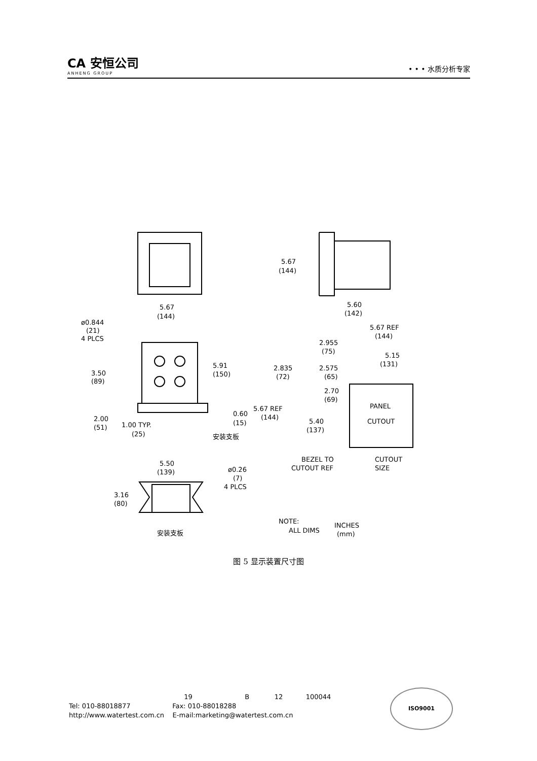CA 安恒公司
ANHENG GROUP
• • • 水质分析专家
5.67
(144)
ø0.844
(21)
4 PLCS
5.91
(150)
3.50
(89)
2.00
(51)
1.00 TYP.
(25)
0.60
(15)
安装支板
5.67
(144)
5.60
(142)
5.67 REF
(144)
2.955
(75)
5.15
(131)
2.835
(72)
2.575
(65)
2.70
(69)
5.67 REF
(144)
5.40
(137)
PANEL
CUTOUT
BEZEL TO
CUTOUT REF
CUTOUT
SIZE
5.50
(139)
ø0.26
(7)
4 PLCS
3.16
(80)
安装支板
NOTE:
ALL DIMS
INCHES
(mm)
图 5 显示装置尺寸图
19 B 12 100044
Tel: 010-88018877 Fax: 010-88018288
http://www.watertest.com.cn E-mail:marketing@watertest.com.cn
ISO9001